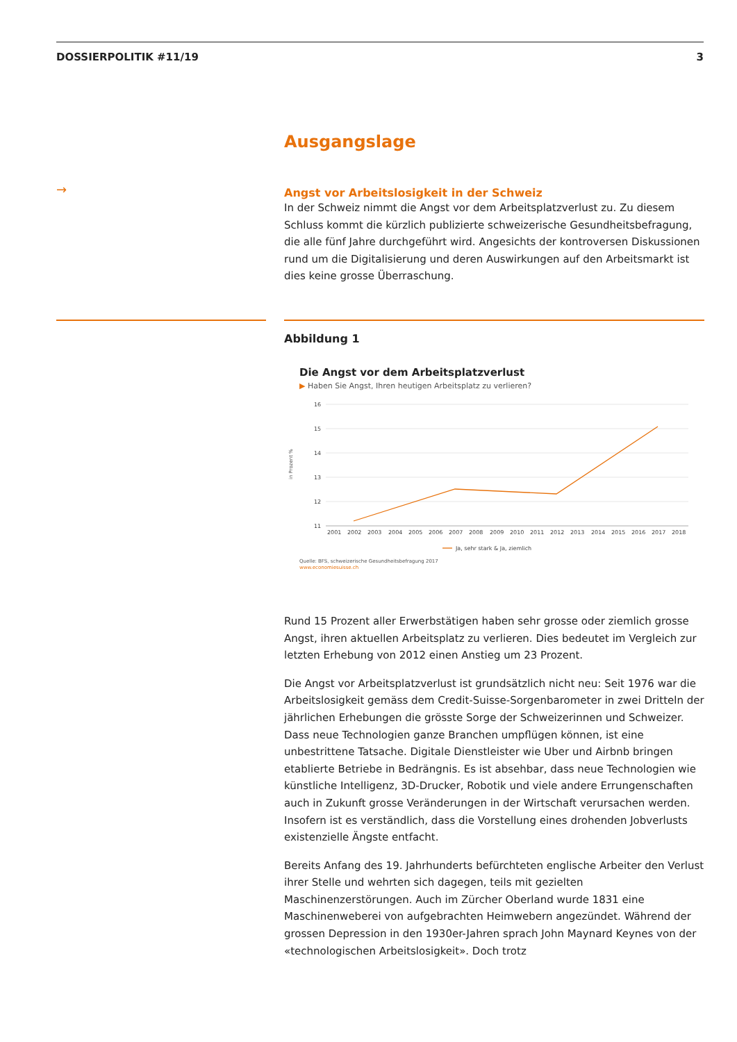DOSSIERPOLITIK #11/19 3
→
Ausgangslage
Angst vor Arbeitslosigkeit in der Schweiz
In der Schweiz nimmt die Angst vor dem Arbeitsplatzverlust zu. Zu diesem Schluss kommt die kürzlich publizierte schweizerische Gesundheitsbefragung, die alle fünf Jahre durchgeführt wird. Angesichts der kontroversen Diskussionen rund um die Digitalisierung und deren Auswirkungen auf den Arbeitsmarkt ist dies keine grosse Überraschung.
Abbildung 1
Die Angst vor dem Arbeitsplatzverlust
▶ Haben Sie Angst, Ihren heutigen Arbeitsplatz zu verlieren?
in Prozent %
16
15
14
13
12
11
2001
2002
2003
2004
2005
2006
2007
2008
2009
2010
2011
2012
2013
2014
2015
2016
2017
2018
Ja, sehr stark & Ja, ziemlich
Quelle: BFS, schweizerische Gesundheitsbefragung 2017
www.economiesuisse.ch
Rund 15 Prozent aller Erwerbstätigen haben sehr grosse oder ziemlich grosse Angst, ihren aktuellen Arbeitsplatz zu verlieren. Dies bedeutet im Vergleich zur letzten Erhebung von 2012 einen Anstieg um 23 Prozent.
Die Angst vor Arbeitsplatzverlust ist grundsätzlich nicht neu: Seit 1976 war die Arbeitslosigkeit gemäss dem Credit-Suisse-Sorgenbarometer in zwei Dritteln der jährlichen Erhebungen die grösste Sorge der Schweizerinnen und Schweizer. Dass neue Technologien ganze Branchen umpflügen können, ist eine unbestrittene Tatsache. Digitale Dienstleister wie Uber und Airbnb bringen etablierte Betriebe in Bedrängnis. Es ist absehbar, dass neue Technologien wie künstliche Intelligenz, 3D-Drucker, Robotik und viele andere Errungenschaften auch in Zukunft grosse Veränderungen in der Wirtschaft verursachen werden. Insofern ist es verständlich, dass die Vorstellung eines drohenden Jobverlusts existenzielle Ängste entfacht.
Bereits Anfang des 19. Jahrhunderts befürchteten englische Arbeiter den Verlust ihrer Stelle und wehrten sich dagegen, teils mit gezielten Maschinenzerstörungen. Auch im Zürcher Oberland wurde 1831 eine Maschinenweberei von aufgebrachten Heimwebern angezündet. Während der grossen Depression in den 1930er-Jahren sprach John Maynard Keynes von der «technologischen Arbeitslosigkeit». Doch trotz